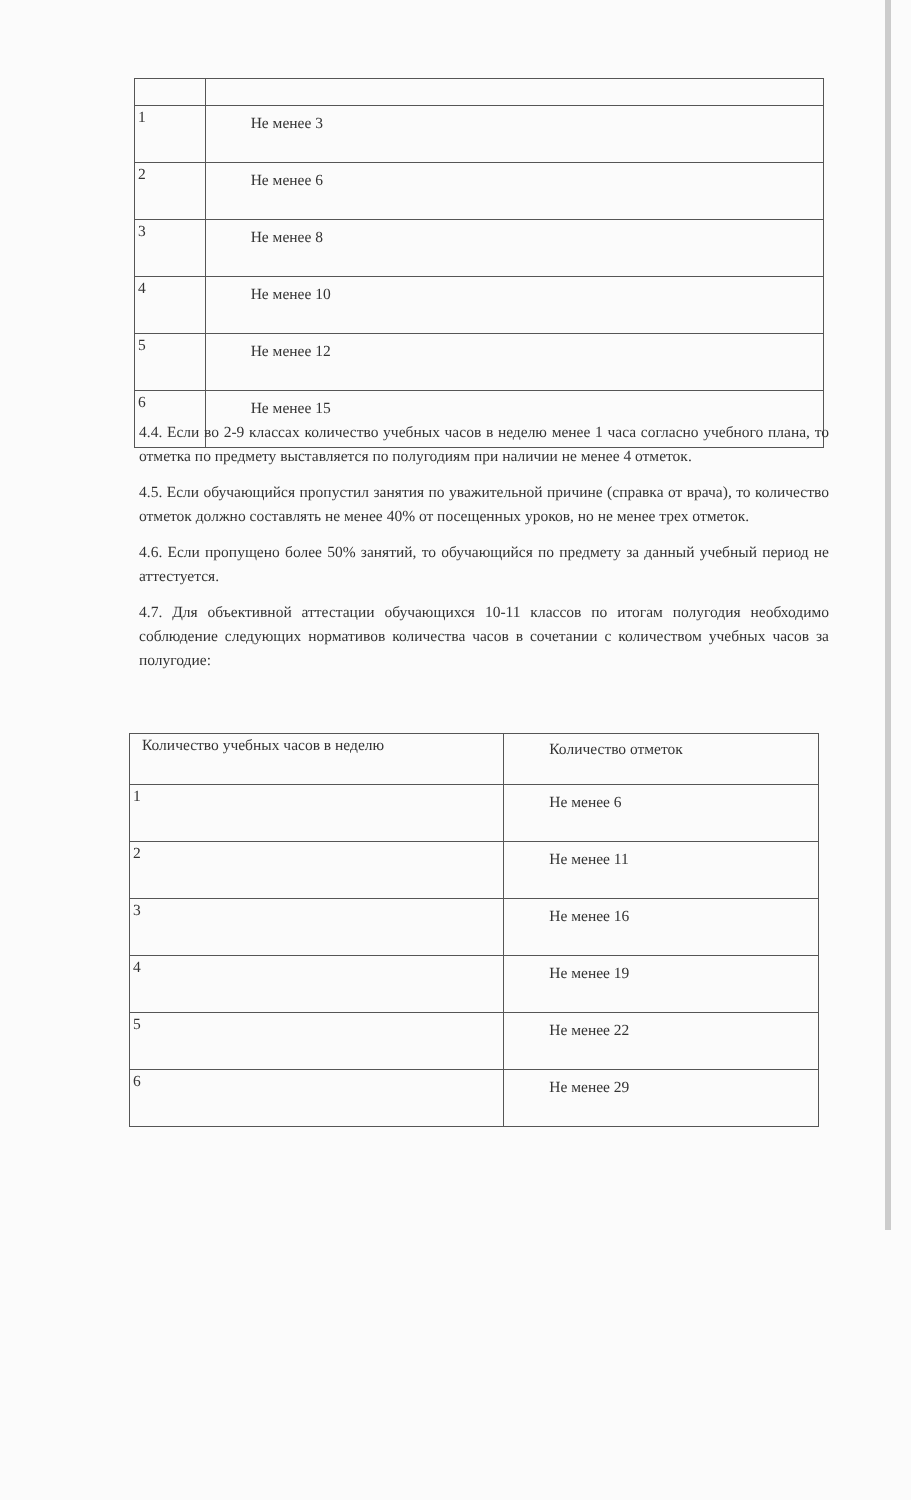| 1 | Не менее 3 |
| 2 | Не менее 6 |
| 3 | Не менее 8 |
| 4 | Не менее 10 |
| 5 | Не менее 12 |
| 6 | Не менее 15 |
4.4. Если во 2-9 классах количество учебных часов в неделю менее 1 часа согласно учебного плана, то отметка по предмету выставляется по полугодиям при наличии не менее 4 отметок.
4.5. Если обучающийся пропустил занятия по уважительной причине (справка от врача), то количество отметок должно составлять не менее 40% от посещенных уроков, но не менее трех отметок.
4.6. Если пропущено более 50% занятий, то обучающийся по предмету за данный учебный период не аттестуется.
4.7. Для объективной аттестации обучающихся 10-11 классов по итогам полугодия необходимо соблюдение следующих нормативов количества часов в сочетании с количеством учебных часов за полугодие:
| Количество учебных часов в неделю | Количество отметок |
| --- | --- |
| 1 | Не менее 6 |
| 2 | Не менее 11 |
| 3 | Не менее 16 |
| 4 | Не менее 19 |
| 5 | Не менее 22 |
| 6 | Не менее 29 |